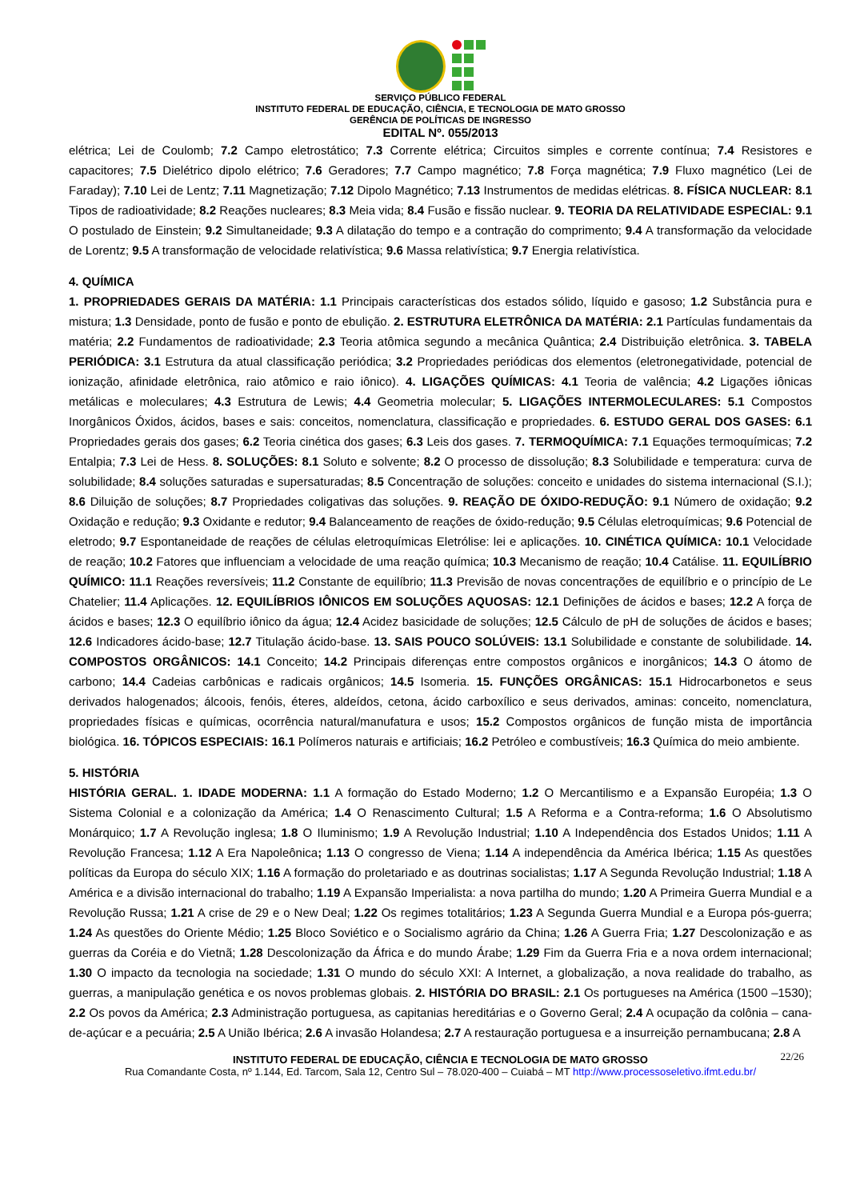SERVIÇO PÚBLICO FEDERAL
INSTITUTO FEDERAL DE EDUCAÇÃO, CIÊNCIA, E TECNOLOGIA DE MATO GROSSO
GERÊNCIA DE POLÍTICAS DE INGRESSO
EDITAL Nº. 055/2013
elétrica; Lei de Coulomb; 7.2 Campo eletrostático; 7.3 Corrente elétrica; Circuitos simples e corrente contínua; 7.4 Resistores e capacitores; 7.5 Dielétrico dipolo elétrico; 7.6 Geradores; 7.7 Campo magnético; 7.8 Força magnética; 7.9 Fluxo magnético (Lei de Faraday); 7.10 Lei de Lentz; 7.11 Magnetização; 7.12 Dipolo Magnético; 7.13 Instrumentos de medidas elétricas. 8. FÍSICA NUCLEAR: 8.1 Tipos de radioatividade; 8.2 Reações nucleares; 8.3 Meia vida; 8.4 Fusão e fissão nuclear. 9. TEORIA DA RELATIVIDADE ESPECIAL: 9.1 O postulado de Einstein; 9.2 Simultaneidade; 9.3 A dilatação do tempo e a contração do comprimento; 9.4 A transformação da velocidade de Lorentz; 9.5 A transformação de velocidade relativística; 9.6 Massa relativística; 9.7 Energia relativística.
4. QUÍMICA
1. PROPRIEDADES GERAIS DA MATÉRIA: 1.1 Principais características dos estados sólido, líquido e gasoso; 1.2 Substância pura e mistura; 1.3 Densidade, ponto de fusão e ponto de ebulição. 2. ESTRUTURA ELETRÔNICA DA MATÉRIA: 2.1 Partículas fundamentais da matéria; 2.2 Fundamentos de radioatividade; 2.3 Teoria atômica segundo a mecânica Quântica; 2.4 Distribuição eletrônica. 3. TABELA PERIÓDICA: 3.1 Estrutura da atual classificação periódica; 3.2 Propriedades periódicas dos elementos (eletronegatividade, potencial de ionização, afinidade eletrônica, raio atômico e raio iônico). 4. LIGAÇÕES QUÍMICAS: 4.1 Teoria de valência; 4.2 Ligações iônicas metálicas e moleculares; 4.3 Estrutura de Lewis; 4.4 Geometria molecular; 5. LIGAÇÕES INTERMOLECULARES: 5.1 Compostos Inorgânicos Óxidos, ácidos, bases e sais: conceitos, nomenclatura, classificação e propriedades. 6. ESTUDO GERAL DOS GASES: 6.1 Propriedades gerais dos gases; 6.2 Teoria cinética dos gases; 6.3 Leis dos gases. 7. TERMOQUÍMICA: 7.1 Equações termoquímicas; 7.2 Entalpia; 7.3 Lei de Hess. 8. SOLUÇÕES: 8.1 Soluto e solvente; 8.2 O processo de dissolução; 8.3 Solubilidade e temperatura: curva de solubilidade; 8.4 soluções saturadas e supersaturadas; 8.5 Concentração de soluções: conceito e unidades do sistema internacional (S.I.); 8.6 Diluição de soluções; 8.7 Propriedades coligativas das soluções. 9. REAÇÃO DE ÓXIDO-REDUÇÃO: 9.1 Número de oxidação; 9.2 Oxidação e redução; 9.3 Oxidante e redutor; 9.4 Balanceamento de reações de óxido-redução; 9.5 Células eletroquímicas; 9.6 Potencial de eletrodo; 9.7 Espontaneidade de reações de células eletroquímicas Eletrólise: lei e aplicações. 10. CINÉTICA QUÍMICA: 10.1 Velocidade de reação; 10.2 Fatores que influenciam a velocidade de uma reação química; 10.3 Mecanismo de reação; 10.4 Catálise. 11. EQUILÍBRIO QUÍMICO: 11.1 Reações reversíveis; 11.2 Constante de equilíbrio; 11.3 Previsão de novas concentrações de equilíbrio e o princípio de Le Chatelier; 11.4 Aplicações. 12. EQUILÍBRIOS IÔNICOS EM SOLUÇÕES AQUOSAS: 12.1 Definições de ácidos e bases; 12.2 A força de ácidos e bases; 12.3 O equilíbrio iônico da água; 12.4 Acidez basicidade de soluções; 12.5 Cálculo de pH de soluções de ácidos e bases; 12.6 Indicadores ácido-base; 12.7 Titulação ácido-base. 13. SAIS POUCO SOLÚVEIS: 13.1 Solubilidade e constante de solubilidade. 14. COMPOSTOS ORGÂNICOS: 14.1 Conceito; 14.2 Principais diferenças entre compostos orgânicos e inorgânicos; 14.3 O átomo de carbono; 14.4 Cadeias carbônicas e radicais orgânicos; 14.5 Isomeria. 15. FUNÇÕES ORGÂNICAS: 15.1 Hidrocarbonetos e seus derivados halogenados; álcoois, fenóis, éteres, aldeídos, cetona, ácido carboxílico e seus derivados, aminas: conceito, nomenclatura, propriedades físicas e químicas, ocorrência natural/manufatura e usos; 15.2 Compostos orgânicos de função mista de importância biológica. 16. TÓPICOS ESPECIAIS: 16.1 Polímeros naturais e artificiais; 16.2 Petróleo e combustíveis; 16.3 Química do meio ambiente.
5. HISTÓRIA
HISTÓRIA GERAL. 1. IDADE MODERNA: 1.1 A formação do Estado Moderno; 1.2 O Mercantilismo e a Expansão Européia; 1.3 O Sistema Colonial e a colonização da América; 1.4 O Renascimento Cultural; 1.5 A Reforma e a Contra-reforma; 1.6 O Absolutismo Monárquico; 1.7 A Revolução inglesa; 1.8 O Iluminismo; 1.9 A Revolução Industrial; 1.10 A Independência dos Estados Unidos; 1.11 A Revolução Francesa; 1.12 A Era Napoleônica; 1.13 O congresso de Viena; 1.14 A independência da América Ibérica; 1.15 As questões políticas da Europa do século XIX; 1.16 A formação do proletariado e as doutrinas socialistas; 1.17 A Segunda Revolução Industrial; 1.18 A América e a divisão internacional do trabalho; 1.19 A Expansão Imperialista: a nova partilha do mundo; 1.20 A Primeira Guerra Mundial e a Revolução Russa; 1.21 A crise de 29 e o New Deal; 1.22 Os regimes totalitários; 1.23 A Segunda Guerra Mundial e a Europa pós-guerra; 1.24 As questões do Oriente Médio; 1.25 Bloco Soviético e o Socialismo agrário da China; 1.26 A Guerra Fria; 1.27 Descolonização e as guerras da Coréia e do Vietnã; 1.28 Descolonização da África e do mundo Árabe; 1.29 Fim da Guerra Fria e a nova ordem internacional; 1.30 O impacto da tecnologia na sociedade; 1.31 O mundo do século XXI: A Internet, a globalização, a nova realidade do trabalho, as guerras, a manipulação genética e os novos problemas globais. 2. HISTÓRIA DO BRASIL: 2.1 Os portugueses na América (1500 –1530); 2.2 Os povos da América; 2.3 Administração portuguesa, as capitanias hereditárias e o Governo Geral; 2.4 A ocupação da colônia – cana-de-açúcar e a pecuária; 2.5 A União Ibérica; 2.6 A invasão Holandesa; 2.7 A restauração portuguesa e a insurreição pernambucana; 2.8 A
22/26 INSTITUTO FEDERAL DE EDUCAÇÃO, CIÊNCIA E TECNOLOGIA DE MATO GROSSO
Rua Comandante Costa, nº 1.144, Ed. Tarcom, Sala 12, Centro Sul – 78.020-400 – Cuiabá – MT http://www.processoseletivo.ifmt.edu.br/